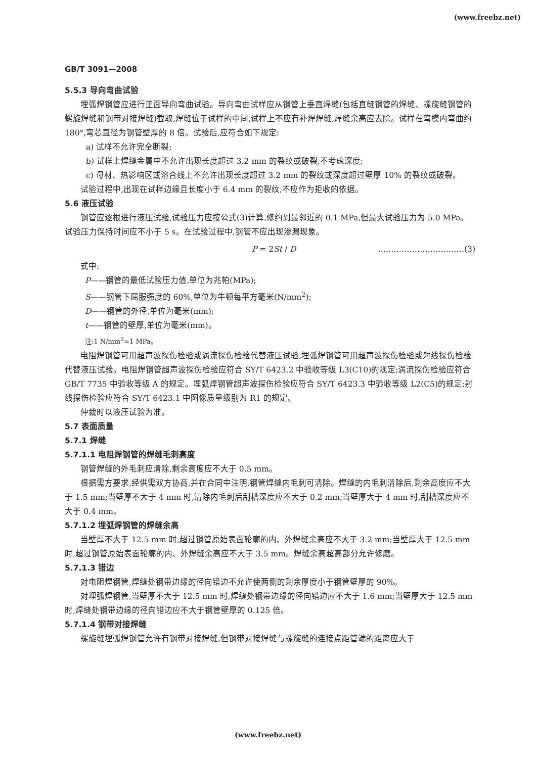(www.freebz.net)
GB/T 3091—2008
5.5.3 导向弯曲试验
埋弧焊钢管应进行正面导向弯曲试验。导向弯曲试样应从钢管上垂直焊缝(包括直缝钢管的焊缝、螺旋缝钢管的螺旋焊缝和钢带对接焊缝)截取,焊缝位于试样的中间,试样上不应有补焊焊缝,焊缝余高应去除。试样在弯模内弯曲约 180°,弯芯直径为钢管壁厚的 8 倍。试验后,应符合如下规定:
a) 试样不允许完全断裂;
b) 试样上焊缝金属中不允许出现长度超过 3.2 mm 的裂纹或破裂,不考虑深度;
c) 母材、热影响区或溶合线上不允许出现长度超过 3.2 mm 的裂纹或深度超过壁厚 10% 的裂纹或破裂。
试验过程中,出现在试样边缘且长度小于 6.4 mm 的裂纹,不应作为拒收的依据。
5.6 液压试验
钢管应逐根进行液压试验,试验压力应按公式(3)计算,修约到最邻近的 0.1 MPa,但最大试验压力为 5.0 MPa。试验压力保持时间应不小于 5 s。在试验过程中,钢管不应出现渗漏现象。
P = 2St / D ……………………………(3)
式中:
P——钢管的最低试验压力值,单位为兆帕(MPa);
S——钢管下屈服强度的 60%,单位为牛顿每平方毫米(N/mm<sup>2</sup>);
D——钢管的外径,单位为毫米(mm);
t——钢管的壁厚,单位为毫米(mm)。
注:1 N/mm<sup>2</sup>=1 MPa。
电阻焊钢管可用超声波探伤检验或涡流探伤检验代替液压试验,埋弧焊钢管可用超声波探伤检验或射线探伤检验代替液压试验。电阻焊钢管超声波探伤检验应符合 SY/T 6423.2 中验收等级 L3(C10)的规定;涡流探伤检验应符合 GB/T 7735 中验收等级 A 的规定。埋弧焊钢管超声波探伤检验应符合 SY/T 6423.3 中验收等级 L2(C5)的规定;射线探伤检验应符合 SY/T 6423.1 中图像质量级别为 R1 的规定。
仲裁时以液压试验为准。
5.7 表面质量
5.7.1 焊缝
5.7.1.1 电阻焊钢管的焊缝毛刺高度
钢管焊缝的外毛刺应清除,剩余高度应不大于 0.5 mm。
根据需方要求,经供需双方协商,并在合同中注明,钢管焊缝内毛刺可清除。焊缝的内毛刺清除后,剩余高度应不大于 1.5 mm;当壁厚不大于 4 mm 时,清除内毛刺后刮槽深度应不大于 0.2 mm;当壁厚大于 4 mm 时,刮槽深度应不大于 0.4 mm。
5.7.1.2 埋弧焊钢管的焊缝余高
当壁厚不大于 12.5 mm 时,超过钢管原始表面轮廓的内、外焊缝余高应不大于 3.2 mm;当壁厚大于 12.5 mm 时,超过钢管原始表面轮廓的内、外焊缝余高应不大于 3.5 mm。焊缝余高超高部分允许修磨。
5.7.1.3 错边
对电阻焊钢管,焊缝处钢带边缘的径向错边不允许使两侧的剩余厚度小于钢管壁厚的 90%。
对埋弧焊钢管,当壁厚不大于 12.5 mm 时,焊缝处钢带边缘的径向错边应不大于 1.6 mm;当壁厚大于 12.5 mm 时,焊缝处钢带边缘的径向错边应不大于钢管壁厚的 0.125 倍。
5.7.1.4 钢带对接焊缝
螺旋缝埋弧焊钢管允许有钢带对接焊缝,但钢带对接焊缝与螺旋缝的连接点距管端的距离应大于
(www.freebz.net)